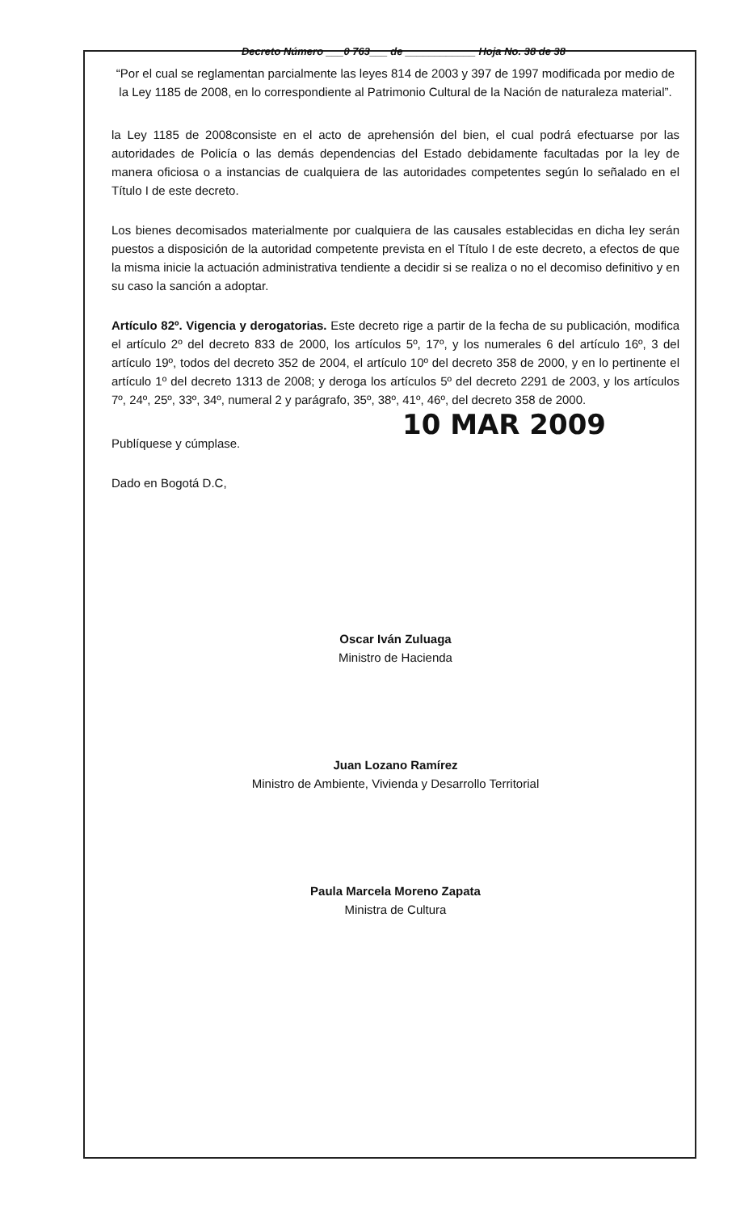Decreto Número ___0 763___ de ____________ Hoja No. 38 de 38
“Por el cual se reglamentan parcialmente las leyes 814 de 2003 y 397 de 1997 modificada por medio de la Ley 1185 de 2008, en lo correspondiente al Patrimonio Cultural de la Nación de naturaleza material”.
la Ley 1185 de 2008consiste en el acto de aprehensión del bien, el cual podrá efectuarse por las autoridades de Policía o las demás dependencias del Estado debidamente facultadas por la ley de manera oficiosa o a instancias de cualquiera de las autoridades competentes según lo señalado en el Título I de este decreto.
Los bienes decomisados materialmente por cualquiera de las causales establecidas en dicha ley serán puestos a disposición de la autoridad competente prevista en el Título I de este decreto, a efectos de que la misma inicie la actuación administrativa tendiente a decidir si se realiza o no el decomiso definitivo y en su caso la sanción a adoptar.
Artículo 82º. Vigencia y derogatorias. Este decreto rige a partir de la fecha de su publicación, modifica el artículo 2º del decreto 833 de 2000, los artículos 5º, 17º, y los numerales 6 del artículo 16º, 3 del artículo 19º, todos del decreto 352 de 2004, el artículo 10º del decreto 358 de 2000, y en lo pertinente el artículo 1º del decreto 1313 de 2008; y deroga los artículos 5º del decreto 2291 de 2003, y los artículos 7º, 24º, 25º, 33º, 34º, numeral 2 y parágrafo, 35º, 38º, 41º, 46º, del decreto 358 de 2000.
10 MAR 2009
Publíquese y cúmplase.
Dado en Bogotá D.C,
Oscar Iván Zuluaga
Ministro de Hacienda
Juan Lozano Ramírez
Ministro de Ambiente, Vivienda y Desarrollo Territorial
Paula Marcela Moreno Zapata
Ministra de Cultura